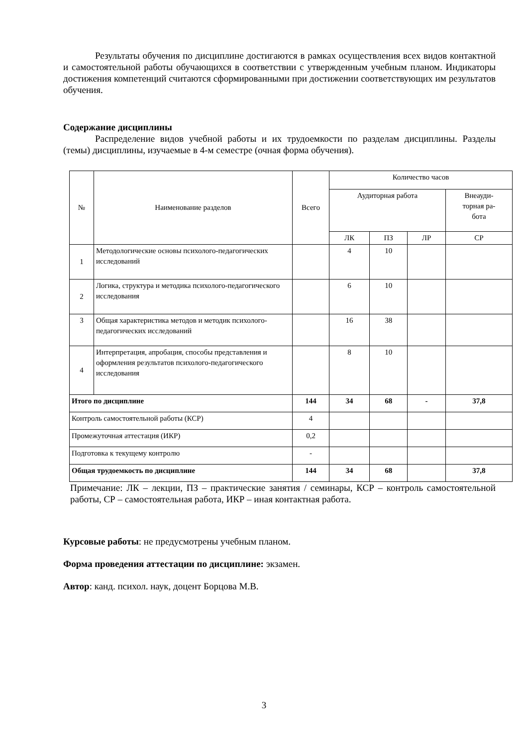Результаты обучения по дисциплине достигаются в рамках осуществления всех видов контактной и самостоятельной работы обучающихся в соответствии с утвержденным учебным планом. Индикаторы достижения компетенций считаются сформированными при достижении соответствующих им результатов обучения.
Содержание дисциплины
Распределение видов учебной работы и их трудоемкости по разделам дисциплины. Разделы (темы) дисциплины, изучаемые в 4-м семестре (очная форма обучения).
| № | Наименование разделов | Всего | Количество часов | | | |
| --- | --- | --- | --- | --- | --- | --- |
| | | | Аудиторная работа | | | Внеауди- торная ра- бота |
| | | | ЛК | ПЗ | ЛР | СР |
| 1 | Методологические основы психолого-педагогических исследований | | 4 | 10 | | |
| 2 | Логика, структура и методика психолого-педагогического исследования | | 6 | 10 | | |
| 3 | Общая характеристика методов и методик психолого-педагогических исследований | | 16 | 38 | | |
| 4 | Интерпретация, апробация, способы представления и оформления результатов психолого-педагогического исследования | | 8 | 10 | | |
| Итого по дисциплине | | 144 | 34 | 68 | - | 37,8 |
| Контроль самостоятельной работы (КСР) | | 4 | | | | |
| Промежуточная аттестация (ИКР) | | 0,2 | | | | |
| Подготовка к текущему контролю | | - | | | | |
| Общая трудоемкость по дисциплине | | 144 | 34 | 68 | | 37,8 |
Примечание: ЛК – лекции, ПЗ – практические занятия / семинары, КСР – контроль самостоятельной работы, СР – самостоятельная работа, ИКР – иная контактная работа.
Курсовые работы: не предусмотрены учебным планом.
Форма проведения аттестации по дисциплине: экзамен.
Автор: канд. психол. наук, доцент Борцова М.В.
3